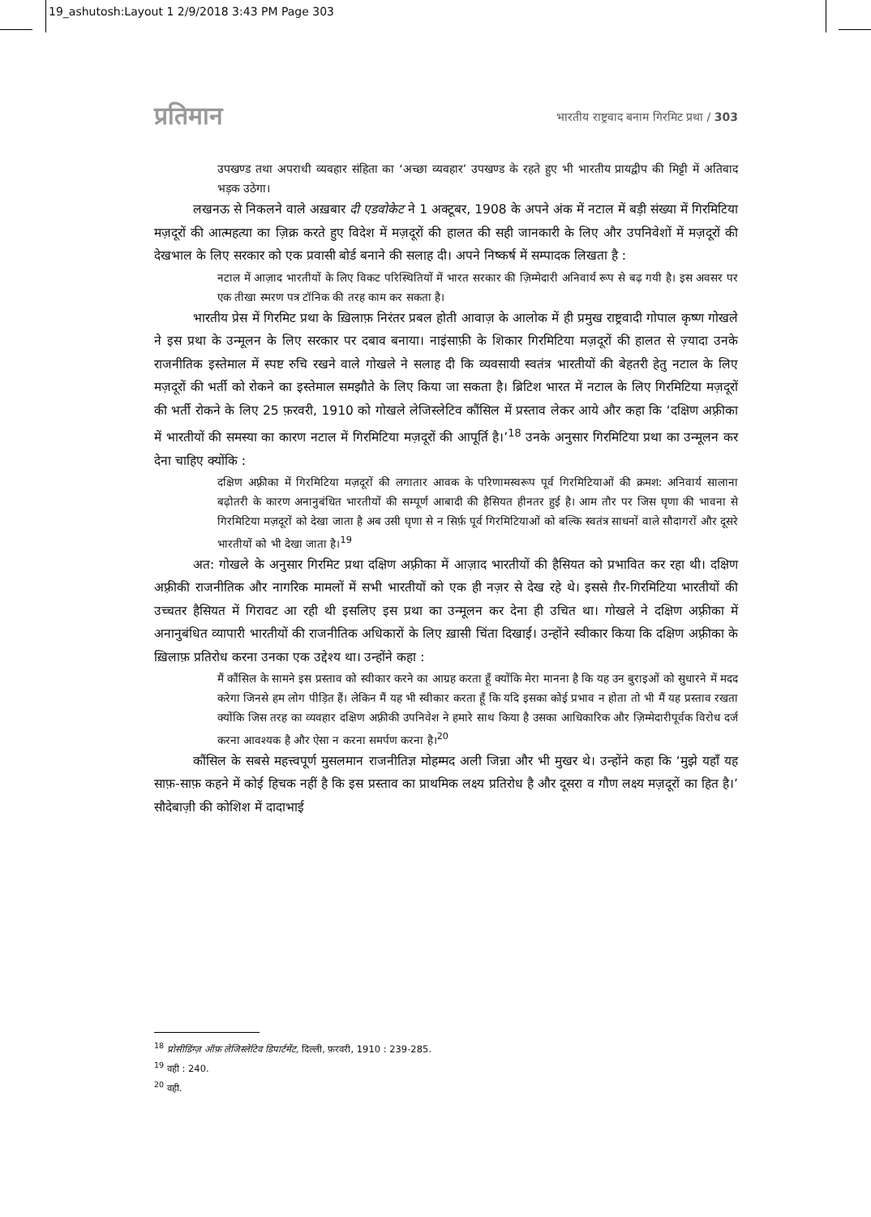19_ashutosh:Layout 1 2/9/2018 3:43 PM Page 303
प्रतिमान
भारतीय राष्ट्रवाद बनाम गिरमिट प्रथा / 303
उपखण्ड तथा अपराधी व्यवहार संहिता का ‘अच्छा व्यवहार’ उपखण्ड के रहते हुए भी भारतीय प्रायद्वीप की मिट्टी में अतिवाद भड़क उठेगा।
लखनऊ से निकलने वाले अख़बार दी एडवोकेट ने 1 अक्टूबर, 1908 के अपने अंक में नटाल में बड़ी संख्या में गिरमिटिया मज़दूरों की आत्महत्या का ज़िक्र करते हुए विदेश में मज़दूरों की हालत की सही जानकारी के लिए और उपनिवेशों में मज़दूरों की देखभाल के लिए सरकार को एक प्रवासी बोर्ड बनाने की सलाह दी। अपने निष्कर्ष में सम्पादक लिखता है :
नटाल में आज़ाद भारतीयों के लिए विकट परिस्थितियों में भारत सरकार की ज़िम्मेदारी अनिवार्य रूप से बढ़ गयी है। इस अवसर पर एक तीखा स्मरण पत्र टॉनिक की तरह काम कर सकता है।
भारतीय प्रेस में गिरमिट प्रथा के ख़िलाफ़ निरंतर प्रबल होती आवाज़ के आलोक में ही प्रमुख राष्ट्रवादी गोपाल कृष्ण गोखले ने इस प्रथा के उन्मूलन के लिए सरकार पर दबाव बनाया। नाइंसाफ़ी के शिकार गिरमिटिया मज़दूरों की हालत से ज़्यादा उनके राजनीतिक इस्तेमाल में स्पष्ट रुचि रखने वाले गोखले ने सलाह दी कि व्यवसायी स्वतंत्र भारतीयों की बेहतरी हेतु नटाल के लिए मज़दूरों की भर्ती को रोकने का इस्तेमाल समझौते के लिए किया जा सकता है। ब्रिटिश भारत में नटाल के लिए गिरमिटिया मज़दूरों की भर्ती रोकने के लिए 25 फ़रवरी, 1910 को गोखले लेजिस्लेटिव कौंसिल में प्रस्ताव लेकर आये और कहा कि ‘दक्षिण अफ़्रीका में भारतीयों की समस्या का कारण नटाल में गिरमिटिया मज़दूरों की आपूर्ति है।’<sup>18</sup> उनके अनुसार गिरमिटिया प्रथा का उन्मूलन कर देना चाहिए क्योंकि :
दक्षिण अफ़्रीका में गिरमिटिया मज़दूरों की लगातार आवक के परिणामस्वरूप पूर्व गिरमिटियाओं की क्रमश: अनिवार्य सालाना बढ़ोतरी के कारण अनानुबंधित भारतीयों की सम्पूर्ण आबादी की हैसियत हीनतर हुई है। आम तौर पर जिस घृणा की भावना से गिरमिटिया मज़दूरों को देखा जाता है अब उसी घृणा से न सिर्फ़ पूर्व गिरमिटियाओं को बल्कि स्वतंत्र साधनों वाले सौदागरों और दूसरे भारतीयों को भी देखा जाता है।<sup>19</sup>
अत: गोखले के अनुसार गिरमिट प्रथा दक्षिण अफ़्रीका में आज़ाद भारतीयों की हैसियत को प्रभावित कर रहा थी। दक्षिण अफ़्रीकी राजनीतिक और नागरिक मामलों में सभी भारतीयों को एक ही नज़र से देख रहे थे। इससे ग़ैर-गिरमिटिया भारतीयों की उच्चतर हैसियत में गिरावट आ रही थी इसलिए इस प्रथा का उन्मूलन कर देना ही उचित था। गोखले ने दक्षिण अफ़्रीका में अनानुबंधित व्यापारी भारतीयों की राजनीतिक अधिकारों के लिए ख़ासी चिंता दिखाई। उन्होंने स्वीकार किया कि दक्षिण अफ़्रीका के ख़िलाफ़ प्रतिरोध करना उनका एक उद्देश्य था। उन्होंने कहा :
मैं कौंसिल के सामने इस प्रस्ताव को स्वीकार करने का आग्रह करता हूँ क्योंकि मेरा मानना है कि यह उन बुराइओं को सुधारने में मदद करेगा जिनसे हम लोग पीड़ित हैं। लेकिन मैं यह भी स्वीकार करता हूँ कि यदि इसका कोई प्रभाव न होता तो भी मैं यह प्रस्ताव रखता क्योंकि जिस तरह का व्यवहार दक्षिण अफ़्रीकी उपनिवेश ने हमारे साथ किया है उसका आधिकारिक और ज़िम्मेदारीपूर्वक विरोध दर्ज करना आवश्यक है और ऐसा न करना समर्पण करना है।<sup>20</sup>
कौंसिल के सबसे महत्त्वपूर्ण मुसलमान राजनीतिज्ञ मोहम्मद अली जिन्ना और भी मुखर थे। उन्होंने कहा कि ‘मुझे यहाँ यह साफ़-साफ़ कहने में कोई हिचक नहीं है कि इस प्रस्ताव का प्राथमिक लक्ष्य प्रतिरोध है और दूसरा व गौण लक्ष्य मज़दूरों का हित है।’ सौदेबाज़ी की कोशिश में दादाभाई
<sup>18</sup> प्रोसीडिंग्ज़ ऑफ़ लेजिस्लेटिव डिपार्टमेंट, दिल्ली, फ़रवरी, 1910 : 239-285.
<sup>19</sup> वही : 240.
<sup>20</sup> वही.